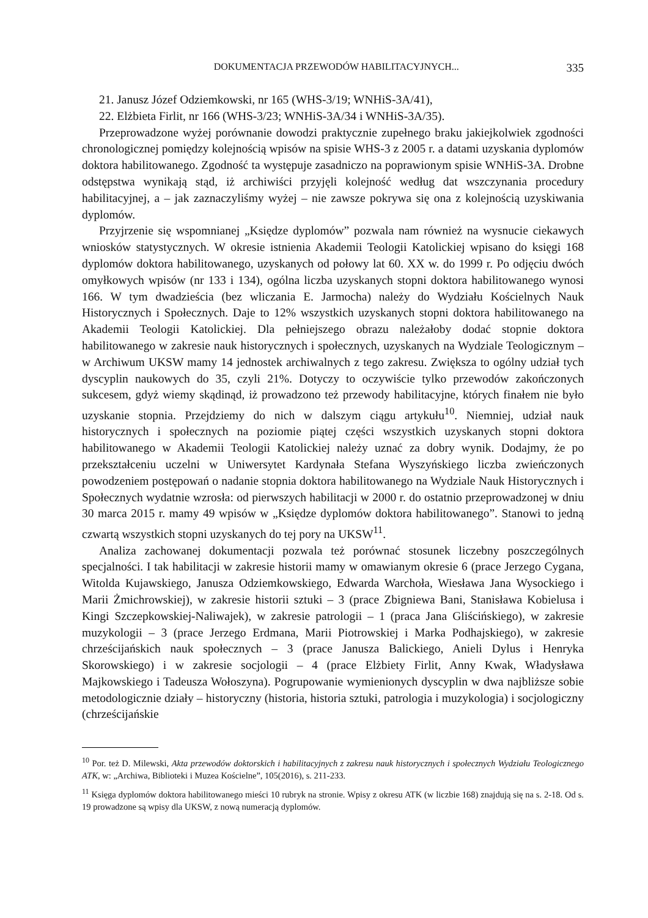DOKUMENTACJA PRZEWODÓW HABILITACYJNYCH... 335
21. Janusz Józef Odziemkowski, nr 165 (WHS-3/19; WNHiS-3A/41),
22. Elżbieta Firlit, nr 166 (WHS-3/23; WNHiS-3A/34 i WNHiS-3A/35).
Przeprowadzone wyżej porównanie dowodzi praktycznie zupełnego braku jakiejkolwiek zgodności chronologicznej pomiędzy kolejnością wpisów na spisie WHS-3 z 2005 r. a datami uzyskania dyplomów doktora habilitowanego. Zgodność ta występuje zasadniczo na poprawionym spisie WNHiS-3A. Drobne odstępstwa wynikają stąd, iż archiwiści przyjęli kolejność według dat wszczynania procedury habilitacyjnej, a – jak zaznaczyliśmy wyżej – nie zawsze pokrywa się ona z kolejnością uzyskiwania dyplomów.
Przyjrzenie się wspomnianej „Księdze dyplomów” pozwala nam również na wysnucie ciekawych wniosków statystycznych. W okresie istnienia Akademii Teologii Katolickiej wpisano do księgi 168 dyplomów doktora habilitowanego, uzyskanych od połowy lat 60. XX w. do 1999 r. Po odjęciu dwóch omyłkowych wpisów (nr 133 i 134), ogólna liczba uzyskanych stopni doktora habilitowanego wynosi 166. W tym dwadzieścia (bez wliczania E. Jarmocha) należy do Wydziału Kościelnych Nauk Historycznych i Społecznych. Daje to 12% wszystkich uzyskanych stopni doktora habilitowanego na Akademii Teologii Katolickiej. Dla pełniejszego obrazu należałoby dodać stopnie doktora habilitowanego w zakresie nauk historycznych i społecznych, uzyskanych na Wydziale Teologicznym – w Archiwum UKSW mamy 14 jednostek archiwalnych z tego zakresu. Zwiększa to ogólny udział tych dyscyplin naukowych do 35, czyli 21%. Dotyczy to oczywiście tylko przewodów zakończonych sukcesem, gdyż wiemy skądinąd, iż prowadzono też przewody habilitacyjne, których finałem nie było uzyskanie stopnia. Przejdziemy do nich w dalszym ciągu artykułu<sup>10</sup>. Niemniej, udział nauk historycznych i społecznych na poziomie piątej części wszystkich uzyskanych stopni doktora habilitowanego w Akademii Teologii Katolickiej należy uznać za dobry wynik. Dodajmy, że po przekształceniu uczelni w Uniwersytet Kardynała Stefana Wyszyńskiego liczba zwieńczonych powodzeniem postępowań o nadanie stopnia doktora habilitowanego na Wydziale Nauk Historycznych i Społecznych wydatnie wzrosła: od pierwszych habilitacji w 2000 r. do ostatnio przeprowadzonej w dniu 30 marca 2015 r. mamy 49 wpisów w „Księdze dyplomów doktora habilitowanego”. Stanowi to jedną czwartą wszystkich stopni uzyskanych do tej pory na UKSW<sup>11</sup>.
Analiza zachowanej dokumentacji pozwala też porównać stosunek liczebny poszczególnych specjalności. I tak habilitacji w zakresie historii mamy w omawianym okresie 6 (prace Jerzego Cygana, Witolda Kujawskiego, Janusza Odziemkowskiego, Edwarda Warchoła, Wiesława Jana Wysockiego i Marii Żmichrowskiej), w zakresie historii sztuki – 3 (prace Zbigniewa Bani, Stanisława Kobielusa i Kingi Szczepkowskiej-Naliwajek), w zakresie patrologii – 1 (praca Jana Gliścińskiego), w zakresie muzykologii – 3 (prace Jerzego Erdmana, Marii Piotrowskiej i Marka Podhajskiego), w zakresie chrześcijańskich nauk społecznych – 3 (prace Janusza Balickiego, Anieli Dylus i Henryka Skorowskiego) i w zakresie socjologii – 4 (prace Elżbiety Firlit, Anny Kwak, Władysława Majkowskiego i Tadeusza Wołoszyna). Pogrupowanie wymienionych dyscyplin w dwa najbliższe sobie metodologicznie działy – historyczny (historia, historia sztuki, patrologia i muzykologia) i socjologiczny (chrześcijańskie
<sup>10</sup> Por. też D. Milewski, Akta przewodów doktorskich i habilitacyjnych z zakresu nauk historycznych i społecznych Wydziału Teologicznego ATK, w: „Archiwa, Biblioteki i Muzea Kościelne”, 105(2016), s. 211-233.
<sup>11</sup> Księga dyplomów doktora habilitowanego mieści 10 rubryk na stronie. Wpisy z okresu ATK (w liczbie 168) znajdują się na s. 2-18. Od s. 19 prowadzone są wpisy dla UKSW, z nową numeracją dyplomów.